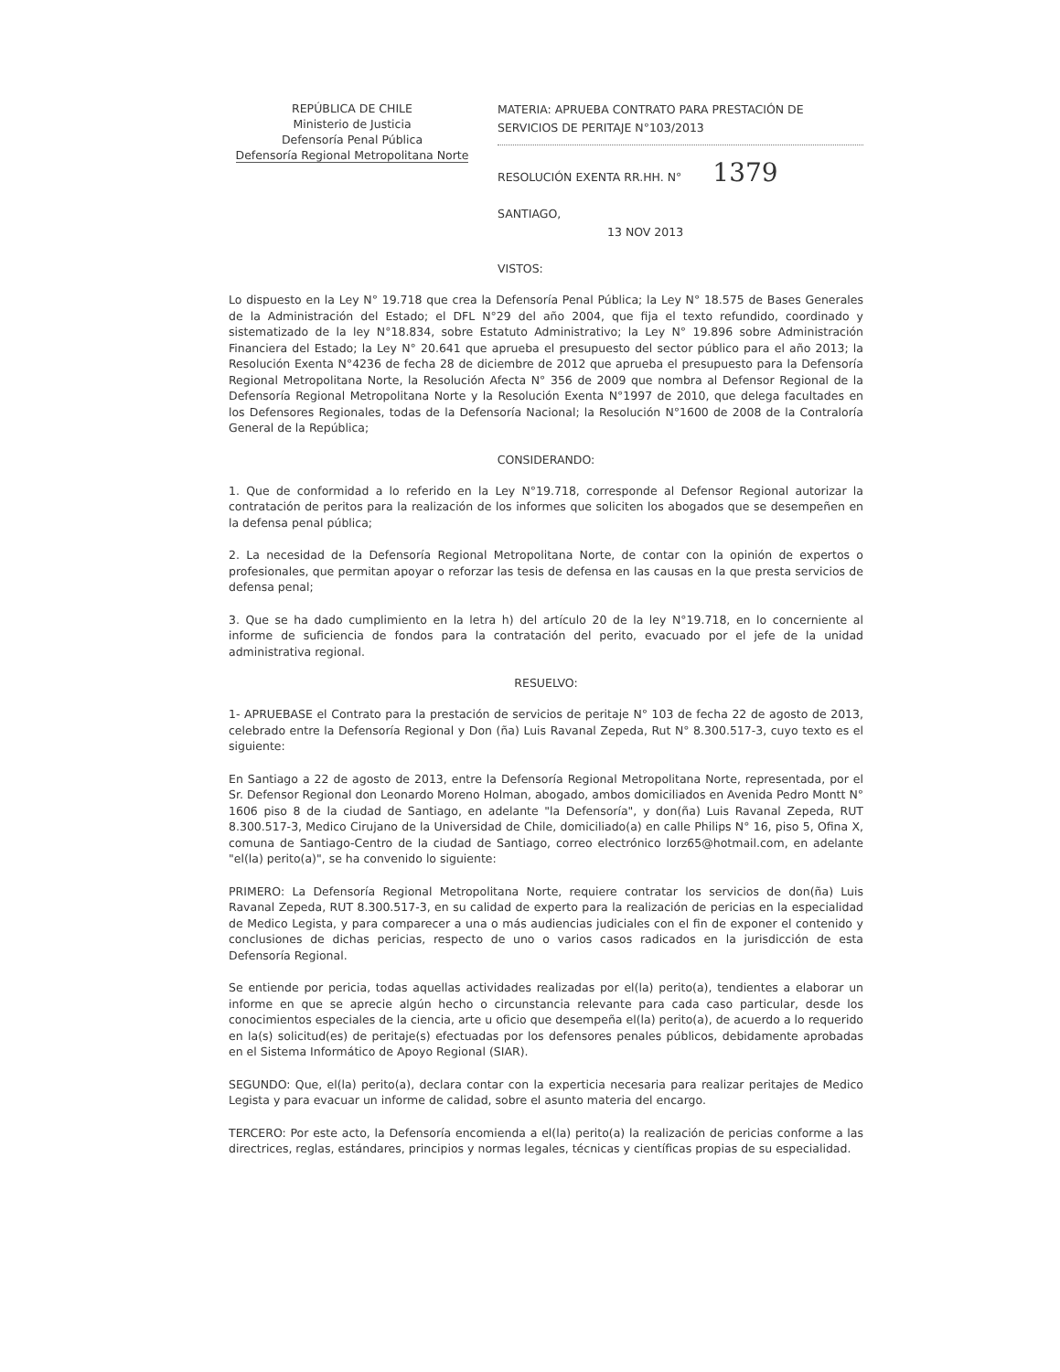REPÚBLICA DE CHILE
Ministerio de Justicia
Defensoría Penal Pública
Defensoría Regional Metropolitana Norte
MATERIA: APRUEBA CONTRATO PARA PRESTACIÓN DE SERVICIOS DE PERITAJE N°103/2013
RESOLUCIÓN EXENTA RR.HH. N° 1379
SANTIAGO,
13 NOV 2013
VISTOS:
Lo dispuesto en la Ley N° 19.718 que crea la Defensoría Penal Pública; la Ley N° 18.575 de Bases Generales de la Administración del Estado; el DFL N°29 del año 2004, que fija el texto refundido, coordinado y sistematizado de la ley N°18.834, sobre Estatuto Administrativo; la Ley N° 19.896 sobre Administración Financiera del Estado; la Ley N° 20.641 que aprueba el presupuesto del sector público para el año 2013; la Resolución Exenta N°4236 de fecha 28 de diciembre de 2012 que aprueba el presupuesto para la Defensoría Regional Metropolitana Norte, la Resolución Afecta N° 356 de 2009 que nombra al Defensor Regional de la Defensoría Regional Metropolitana Norte y la Resolución Exenta N°1997 de 2010, que delega facultades en los Defensores Regionales, todas de la Defensoría Nacional; la Resolución N°1600 de 2008 de la Contraloría General de la República;
CONSIDERANDO:
1. Que de conformidad a lo referido en la Ley N°19.718, corresponde al Defensor Regional autorizar la contratación de peritos para la realización de los informes que soliciten los abogados que se desempeñen en la defensa penal pública;
2. La necesidad de la Defensoría Regional Metropolitana Norte, de contar con la opinión de expertos o profesionales, que permitan apoyar o reforzar las tesis de defensa en las causas en la que presta servicios de defensa penal;
3. Que se ha dado cumplimiento en la letra h) del artículo 20 de la ley N°19.718, en lo concerniente al informe de suficiencia de fondos para la contratación del perito, evacuado por el jefe de la unidad administrativa regional.
RESUELVO:
1- APRUEBASE el Contrato para la prestación de servicios de peritaje N° 103 de fecha 22 de agosto de 2013, celebrado entre la Defensoría Regional y Don (ña) Luis Ravanal Zepeda, Rut N° 8.300.517-3, cuyo texto es el siguiente:
En Santiago a 22 de agosto de 2013, entre la Defensoría Regional Metropolitana Norte, representada, por el Sr. Defensor Regional don Leonardo Moreno Holman, abogado, ambos domiciliados en Avenida Pedro Montt N° 1606 piso 8 de la ciudad de Santiago, en adelante "la Defensoría", y don(ña) Luis Ravanal Zepeda, RUT 8.300.517-3, Medico Cirujano de la Universidad de Chile, domiciliado(a) en calle Philips N° 16, piso 5, Ofina X, comuna de Santiago-Centro de la ciudad de Santiago, correo electrónico lorz65@hotmail.com, en adelante "el(la) perito(a)", se ha convenido lo siguiente:
PRIMERO: La Defensoría Regional Metropolitana Norte, requiere contratar los servicios de don(ña) Luis Ravanal Zepeda, RUT 8.300.517-3, en su calidad de experto para la realización de pericias en la especialidad de Medico Legista, y para comparecer a una o más audiencias judiciales con el fin de exponer el contenido y conclusiones de dichas pericias, respecto de uno o varios casos radicados en la jurisdicción de esta Defensoría Regional.
Se entiende por pericia, todas aquellas actividades realizadas por el(la) perito(a), tendientes a elaborar un informe en que se aprecie algún hecho o circunstancia relevante para cada caso particular, desde los conocimientos especiales de la ciencia, arte u oficio que desempeña el(la) perito(a), de acuerdo a lo requerido en la(s) solicitud(es) de peritaje(s) efectuadas por los defensores penales públicos, debidamente aprobadas en el Sistema Informático de Apoyo Regional (SIAR).
SEGUNDO: Que, el(la) perito(a), declara contar con la experticia necesaria para realizar peritajes de Medico Legista y para evacuar un informe de calidad, sobre el asunto materia del encargo.
TERCERO: Por este acto, la Defensoría encomienda a el(la) perito(a) la realización de pericias conforme a las directrices, reglas, estándares, principios y normas legales, técnicas y científicas propias de su especialidad.